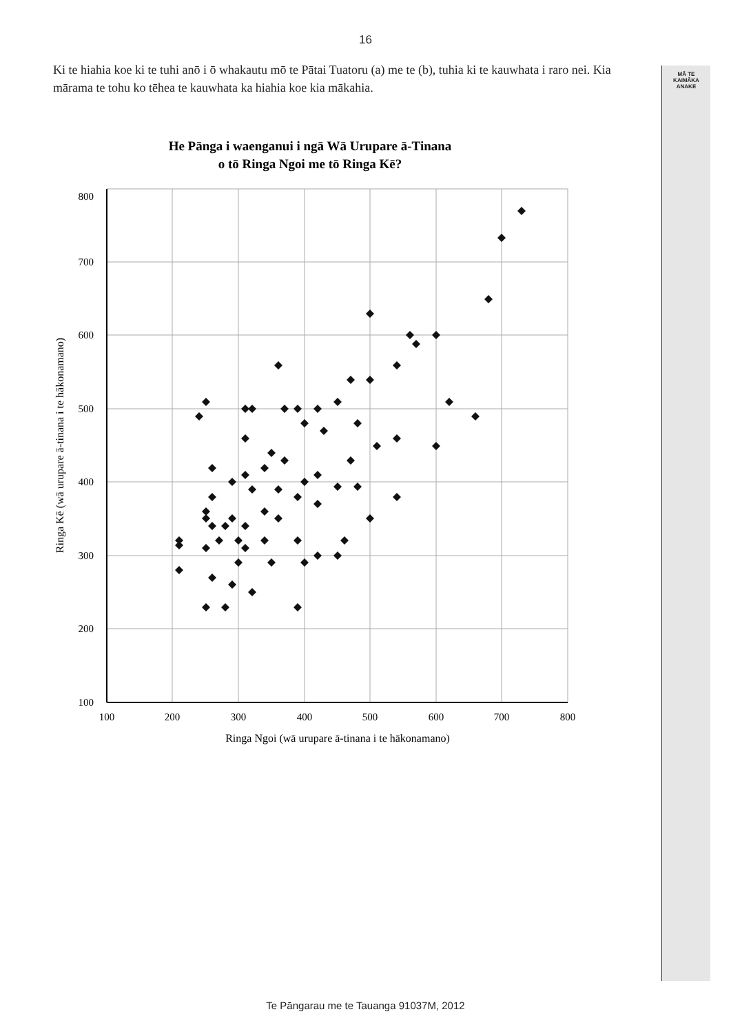16
MĀ TE
KAIMĀKA
ANAKE
Ki te hiahia koe ki te tuhi anō i ō whakautu mō te Pātai Tuatoru (a) me te (b), tuhia ki te kauwhata i raro nei. Kia mārama te tohu ko tēhea te kauwhata ka hiahia koe kia mākahia.
He Pānga i waenganui i ngā Wā Urupare ā-Tinana
o tō Ringa Ngoi me tō Ringa Kē?
800
700
600
500
400
300
200
100
100
200
300
400
500
600
700
800
Ringa Ngoi (wā urupare ā-tinana i te hākonamano)
Ringa Kē (wā urupare ā-tinana i te hākonamano)
Te Pāngarau me te Tauanga 91037M, 2012